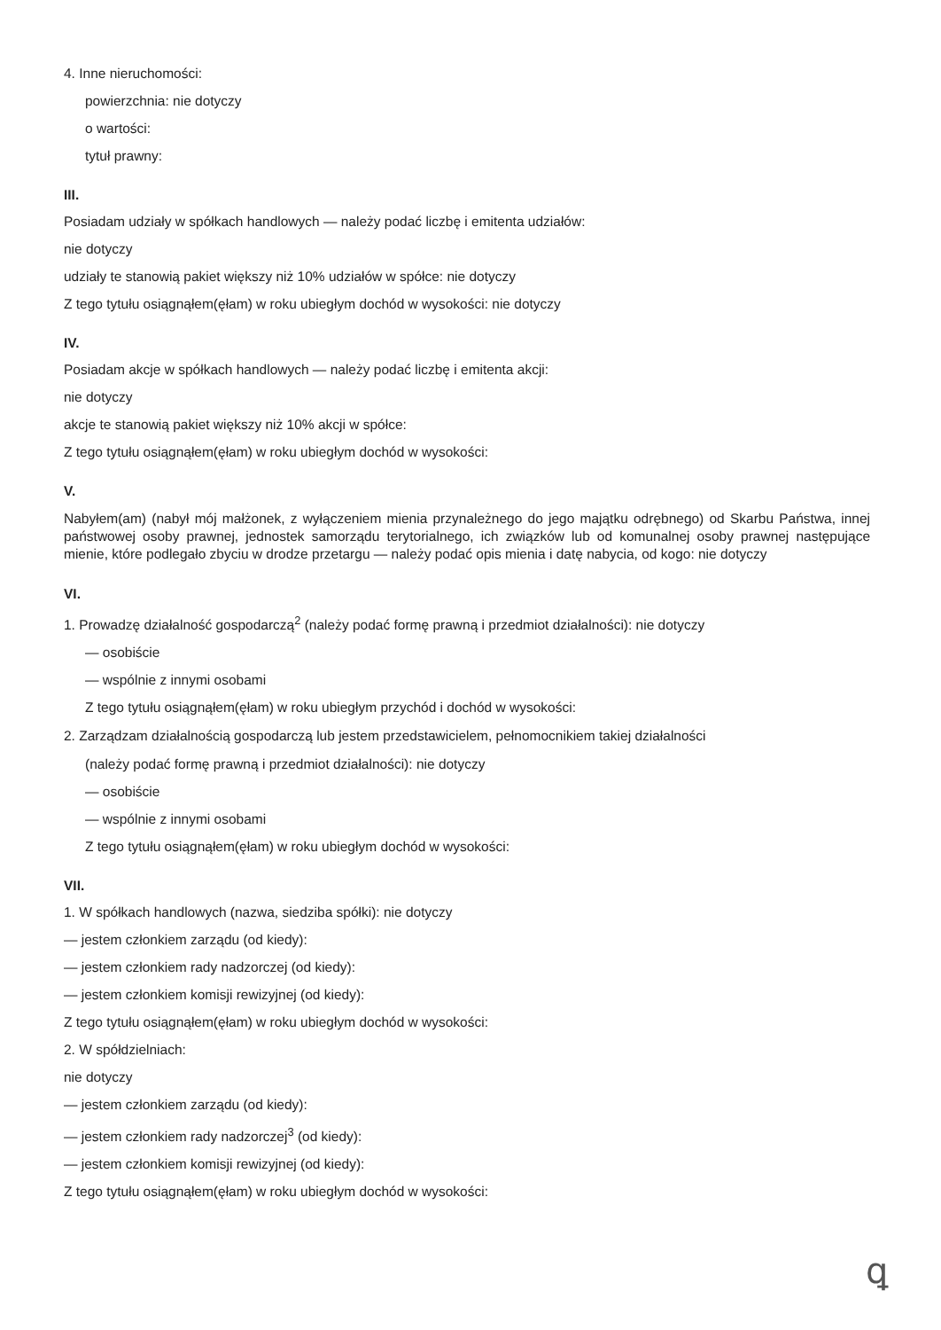4. Inne nieruchomości:
powierzchnia: nie dotyczy
o wartości:
tytuł prawny:
III.
Posiadam udziały w spółkach handlowych — należy podać liczbę i emitenta udziałów:
nie dotyczy
udziały te stanowią pakiet większy niż 10% udziałów w spółce: nie dotyczy
Z tego tytułu osiągnąłem(ęłam) w roku ubiegłym dochód w wysokości: nie dotyczy
IV.
Posiadam akcje w spółkach handlowych — należy podać liczbę i emitenta akcji:
nie dotyczy
akcje te stanowią pakiet większy niż 10% akcji w spółce:
Z tego tytułu osiągnąłem(ęłam) w roku ubiegłym dochód w wysokości:
V.
Nabyłem(am) (nabył mój małżonek, z wyłączeniem mienia przynależnego do jego majątku odrębnego) od Skarbu Państwa, innej państwowej osoby prawnej, jednostek samorządu terytorialnego, ich związków lub od komunalnej osoby prawnej następujące mienie, które podlegało zbyciu w drodze przetargu — należy podać opis mienia i datę nabycia, od kogo: nie dotyczy
VI.
1. Prowadzę działalność gospodarczą<sup>2</sup> (należy podać formę prawną i przedmiot działalności): nie dotyczy
— osobiście
— wspólnie z innymi osobami
Z tego tytułu osiągnąłem(ęłam) w roku ubiegłym przychód i dochód w wysokości:
2. Zarządzam działalnością gospodarczą lub jestem przedstawicielem, pełnomocnikiem takiej działalności
(należy podać formę prawną i przedmiot działalności): nie dotyczy
— osobiście
— wspólnie z innymi osobami
Z tego tytułu osiągnąłem(ęłam) w roku ubiegłym dochód w wysokości:
VII.
1. W spółkach handlowych (nazwa, siedziba spółki): nie dotyczy
— jestem członkiem zarządu (od kiedy):
— jestem członkiem rady nadzorczej (od kiedy):
— jestem członkiem komisji rewizyjnej (od kiedy):
Z tego tytułu osiągnąłem(ęłam) w roku ubiegłym dochód w wysokości:
2. W spółdzielniach:
nie dotyczy
— jestem członkiem zarządu (od kiedy):
— jestem członkiem rady nadzorczej<sup>3</sup> (od kiedy):
— jestem członkiem komisji rewizyjnej (od kiedy):
Z tego tytułu osiągnąłem(ęłam) w roku ubiegłym dochód w wysokości:
ꝗ